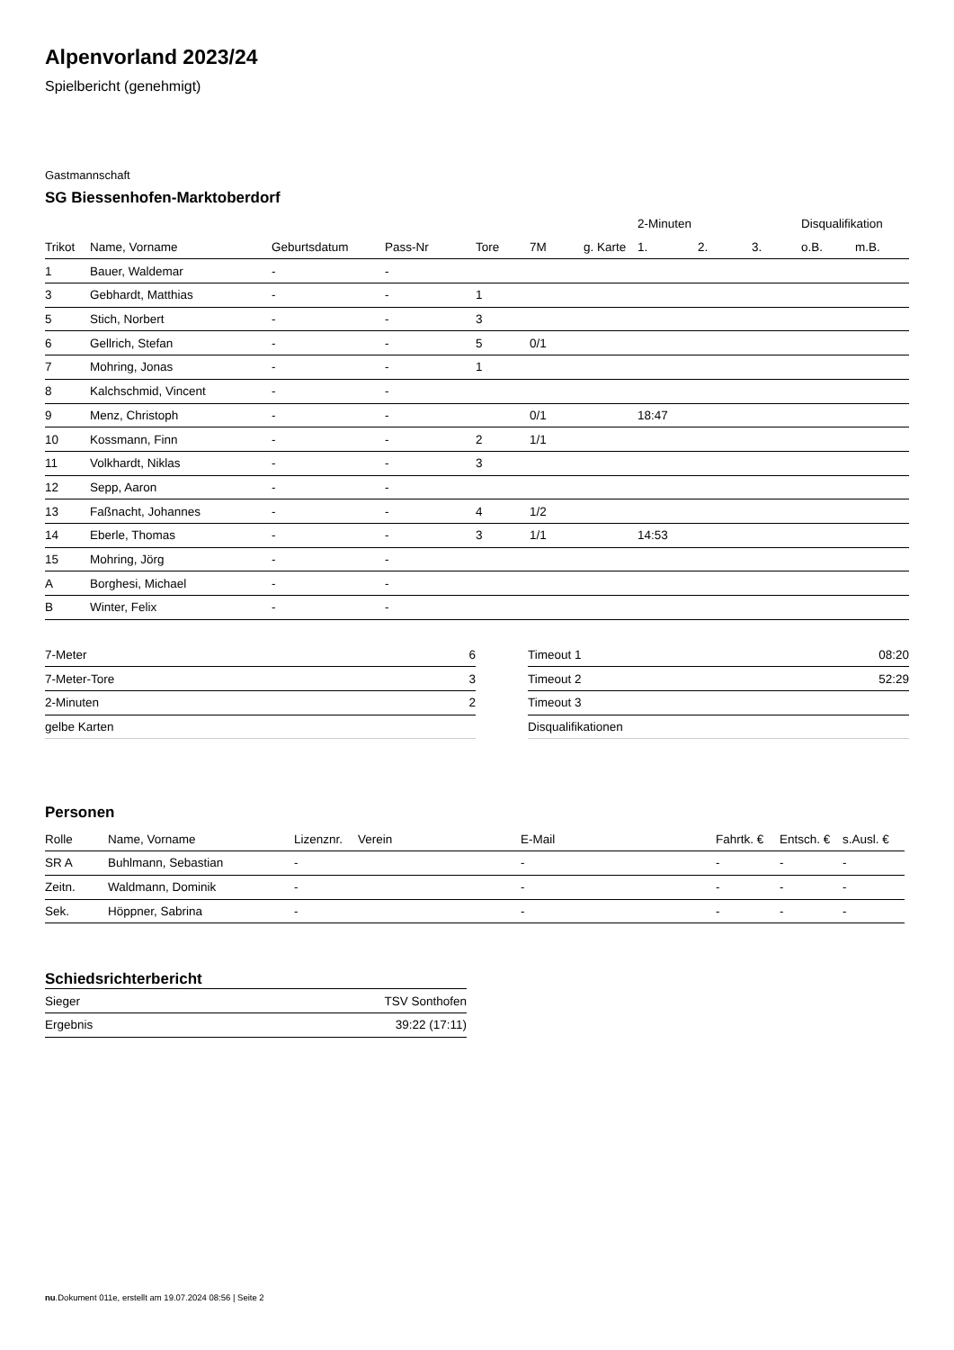Alpenvorland 2023/24
Spielbericht (genehmigt)
Gastmannschaft
SG Biessenhofen-Marktoberdorf
| | | | | | | | 2-Minuten | | | Disqualifikation | |
| --- | --- | --- | --- | --- | --- | --- | --- | --- | --- | --- | --- |
| Trikot | Name, Vorname | Geburtsdatum | Pass-Nr | Tore | 7M | g. Karte | 1. | 2. | 3. | o.B. | m.B. |
| 1 | Bauer, Waldemar | - | - | | | | | | | | |
| 3 | Gebhardt, Matthias | - | - | 1 | | | | | | | |
| 5 | Stich, Norbert | - | - | 3 | | | | | | | |
| 6 | Gellrich, Stefan | - | - | 5 | 0/1 | | | | | | |
| 7 | Mohring, Jonas | - | - | 1 | | | | | | | |
| 8 | Kalchschmid, Vincent | - | - | | | | | | | | |
| 9 | Menz, Christoph | - | - | | 0/1 | | 18:47 | | | | |
| 10 | Kossmann, Finn | - | - | 2 | 1/1 | | | | | | |
| 11 | Volkhardt, Niklas | - | - | 3 | | | | | | | |
| 12 | Sepp, Aaron | - | - | | | | | | | | |
| 13 | Faßnacht, Johannes | - | - | 4 | 1/2 | | | | | | |
| 14 | Eberle, Thomas | - | - | 3 | 1/1 | | 14:53 | | | | |
| 15 | Mohring, Jörg | - | - | | | | | | | | |
| A | Borghesi, Michael | - | - | | | | | | | | |
| B | Winter, Felix | - | - | | | | | | | | |
| 7-Meter | 6 |
| 7-Meter-Tore | 3 |
| 2-Minuten | 2 |
| gelbe Karten | |
| Timeout 1 | 08:20 |
| Timeout 2 | 52:29 |
| Timeout 3 | |
| Disqualifikationen | |
Personen
| Rolle | Name, Vorname | Lizenznr. | Verein | E-Mail | Fahrtk. € | Entsch. € | s.Ausl. € |
| --- | --- | --- | --- | --- | --- | --- | --- |
| SR A | Buhlmann, Sebastian | - | | - | - | - | - |
| Zeitn. | Waldmann, Dominik | - | | - | - | - | - |
| Sek. | Höppner, Sabrina | - | | - | - | - | - |
Schiedsrichterbericht
| Sieger | TSV Sonthofen |
| Ergebnis | 39:22 (17:11) |
nu.Dokument 011e, erstellt am 19.07.2024 08:56 | Seite 2